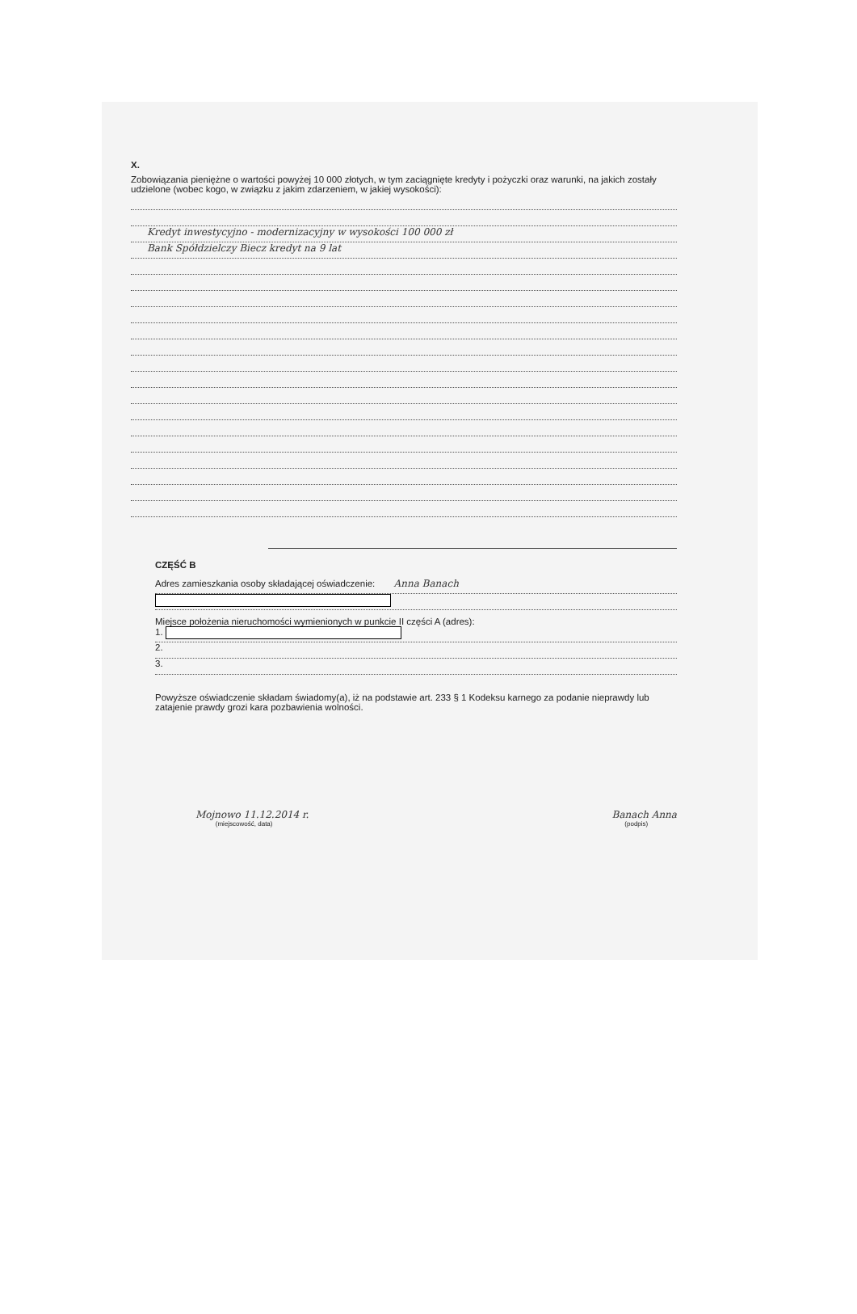X.
Zobowiązania pieniężne o wartości powyżej 10 000 złotych, w tym zaciągnięte kredyty i pożyczki oraz warunki, na jakich zostały udzielone (wobec kogo, w związku z jakim zdarzeniem, w jakiej wysokości):
Kredyt inwestycyjno - modernizacyjny w wysokości 100 000 zł
Bank Spółdzielczy Biecz kredyt na 9 lat
CZĘŚĆ B
Adres zamieszkania osoby składającej oświadczenie: Anna Banach
Miejsce położenia nieruchomości wymienionych w punkcie II części A (adres):
1.
2.
3.
Powyższe oświadczenie składam świadomy(a), iż na podstawie art. 233 § 1 Kodeksu karnego za podanie nieprawdy lub zatajenie prawdy grozi kara pozbawienia wolności.
Mojnowo 11.12.2014 r.
(miejscowość, data)
Banach Anna
(podpis)